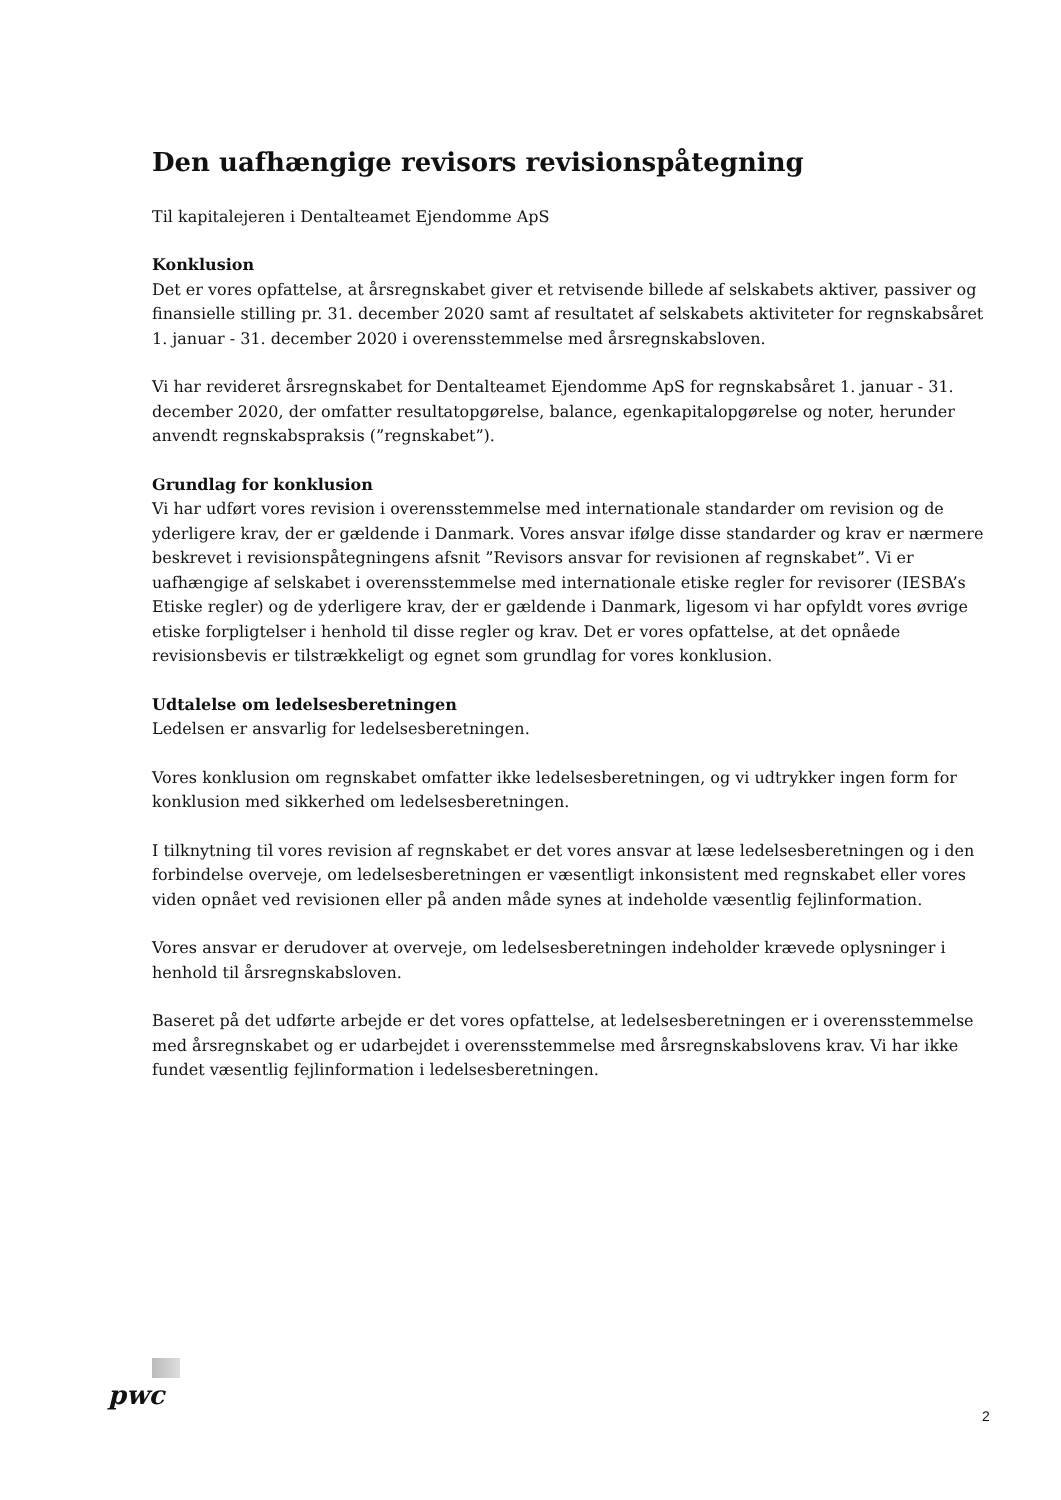Den uafhængige revisors revisionspåtegning
Til kapitalejeren i Dentalteamet Ejendomme ApS
Konklusion
Det er vores opfattelse, at årsregnskabet giver et retvisende billede af selskabets aktiver, passiver og finansielle stilling pr. 31. december 2020 samt af resultatet af selskabets aktiviteter for regnskabsåret 1. januar - 31. december 2020 i overensstemmelse med årsregnskabsloven.
Vi har revideret årsregnskabet for Dentalteamet Ejendomme ApS for regnskabsåret 1. januar - 31. december 2020, der omfatter resultatopgørelse, balance, egenkapitalopgørelse og noter, herunder anvendt regnskabspraksis (”regnskabet”).
Grundlag for konklusion
Vi har udført vores revision i overensstemmelse med internationale standarder om revision og de yderligere krav, der er gældende i Danmark. Vores ansvar ifølge disse standarder og krav er nærmere beskrevet i revisionspåtegningens afsnit ”Revisors ansvar for revisionen af regnskabet”. Vi er uafhængige af selskabet i overensstemmelse med internationale etiske regler for revisorer (IESBA’s Etiske regler) og de yderligere krav, der er gældende i Danmark, ligesom vi har opfyldt vores øvrige etiske forpligtelser i henhold til disse regler og krav. Det er vores opfattelse, at det opnåede revisionsbevis er tilstrækkeligt og egnet som grundlag for vores konklusion.
Udtalelse om ledelsesberetningen
Ledelsen er ansvarlig for ledelsesberetningen.
Vores konklusion om regnskabet omfatter ikke ledelsesberetningen, og vi udtrykker ingen form for konklusion med sikkerhed om ledelsesberetningen.
I tilknytning til vores revision af regnskabet er det vores ansvar at læse ledelsesberetningen og i den forbindelse overveje, om ledelsesberetningen er væsentligt inkonsistent med regnskabet eller vores viden opnået ved revisionen eller på anden måde synes at indeholde væsentlig fejlinformation.
Vores ansvar er derudover at overveje, om ledelsesberetningen indeholder krævede oplysninger i henhold til årsregnskabsloven.
Baseret på det udførte arbejde er det vores opfattelse, at ledelsesberetningen er i overensstemmelse med årsregnskabet og er udarbejdet i overensstemmelse med årsregnskabslovens krav. Vi har ikke fundet væsentlig fejlinformation i ledelsesberetningen.
pwc
2